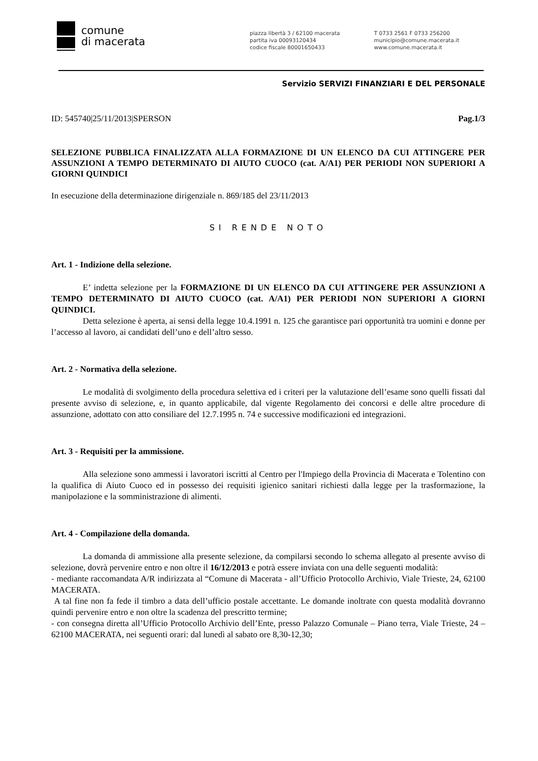comune
di macerata
piazza libertà 3 / 62100 macerata
partita iva 00093120434
codice fiscale 80001650433
T 0733 2561 F 0733 256200
municipio@comune.macerata.it
www.comune.macerata.it
Servizio SERVIZI FINANZIARI E DEL PERSONALE
ID: 545740|25/11/2013|SPERSON Pag.1/3
SELEZIONE PUBBLICA FINALIZZATA ALLA FORMAZIONE DI UN ELENCO DA CUI ATTINGERE PER ASSUNZIONI A TEMPO DETERMINATO DI AIUTO CUOCO (cat. A/A1) PER PERIODI NON SUPERIORI A GIORNI QUINDICI
In esecuzione della determinazione dirigenziale n. 869/185 del 23/11/2013
SI RENDE NOTO
Art. 1 - Indizione della selezione.
E’ indetta selezione per la FORMAZIONE DI UN ELENCO DA CUI ATTINGERE PER ASSUNZIONI A TEMPO DETERMINATO DI AIUTO CUOCO (cat. A/A1) PER PERIODI NON SUPERIORI A GIORNI QUINDICI.
Detta selezione è aperta, ai sensi della legge 10.4.1991 n. 125 che garantisce pari opportunità tra uomini e donne per l’accesso al lavoro, ai candidati dell’uno e dell’altro sesso.
Art. 2 - Normativa della selezione.
Le modalità di svolgimento della procedura selettiva ed i criteri per la valutazione dell’esame sono quelli fissati dal presente avviso di selezione, e, in quanto applicabile, dal vigente Regolamento dei concorsi e delle altre procedure di assunzione, adottato con atto consiliare del 12.7.1995 n. 74 e successive modificazioni ed integrazioni.
Art. 3 - Requisiti per la ammissione.
Alla selezione sono ammessi i lavoratori iscritti al Centro per l'Impiego della Provincia di Macerata e Tolentino con la qualifica di Aiuto Cuoco ed in possesso dei requisiti igienico sanitari richiesti dalla legge per la trasformazione, la manipolazione e la somministrazione di alimenti.
Art. 4 - Compilazione della domanda.
La domanda di ammissione alla presente selezione, da compilarsi secondo lo schema allegato al presente avviso di selezione, dovrà pervenire entro e non oltre il 16/12/2013 e potrà essere inviata con una delle seguenti modalità:
- mediante raccomandata A/R indirizzata al “Comune di Macerata - all’Ufficio Protocollo Archivio, Viale Trieste, 24, 62100 MACERATA.
A tal fine non fa fede il timbro a data dell’ufficio postale accettante. Le domande inoltrate con questa modalità dovranno quindi pervenire entro e non oltre la scadenza del prescritto termine;
- con consegna diretta all’Ufficio Protocollo Archivio dell’Ente, presso Palazzo Comunale – Piano terra, Viale Trieste, 24 – 62100 MACERATA, nei seguenti orari: dal lunedì al sabato ore 8,30-12,30;